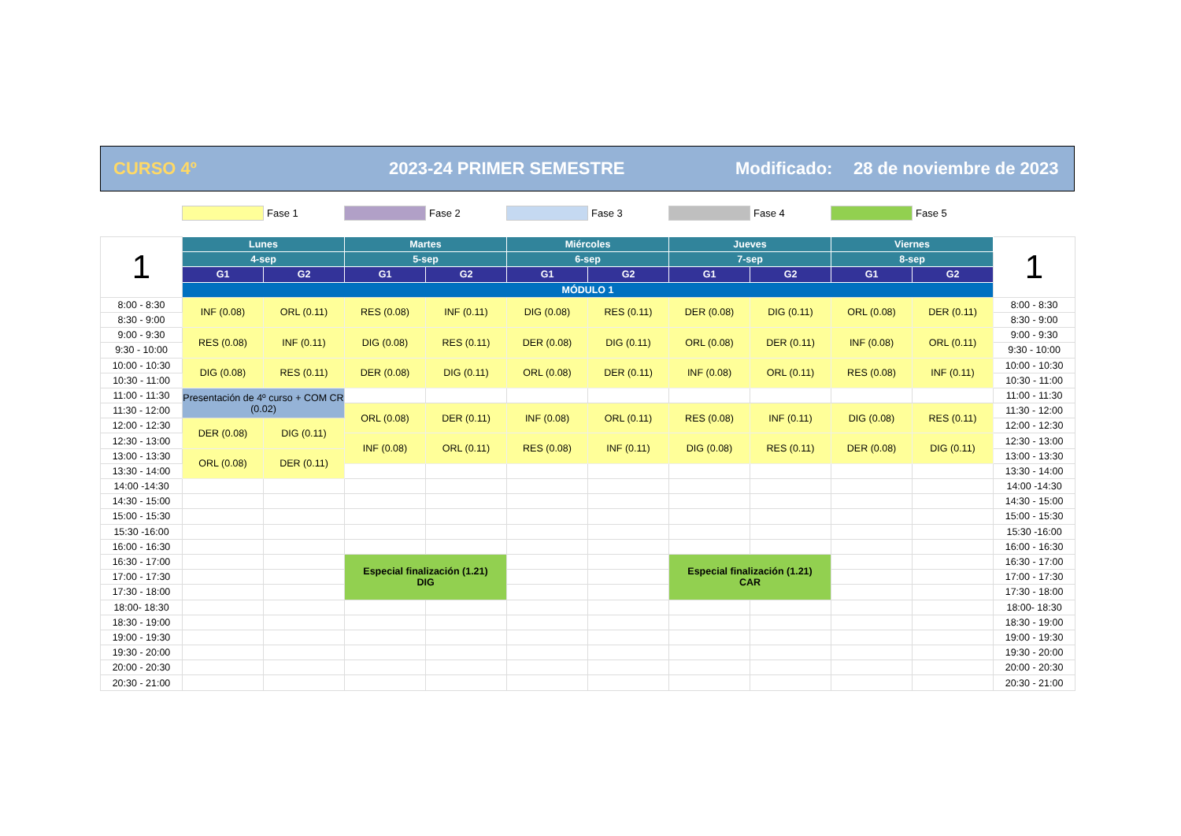CURSO 4º 2023-24 PRIMER SEMESTRE Modificado: 28 de noviembre de 2023
Fase 1 Fase 2 Fase 3 Fase 4 Fase 5
| 1 | Lunes | | Martes | | Miércoles | | Jueves | | Viernes | | 1 |
| --- | --- | --- | --- | --- | --- | --- | --- | --- | --- | --- | --- |
| | 4-sep | | 5-sep | | 6-sep | | 7-sep | | 8-sep | | |
| | G1 | G2 | G1 | G2 | G1 | G2 | G1 | G2 | G1 | G2 | |
| | MÓDULO 1 | | | | | | | | | | |
| 8:00 - 8:30 | INF (0.08) | ORL (0.11) | RES (0.08) | INF (0.11) | DIG (0.08) | RES (0.11) | DER (0.08) | DIG (0.11) | ORL (0.08) | DER (0.11) | 8:00 - 8:30 |
| 8:30 - 9:00 | | | | | | | | | | | 8:30 - 9:00 |
| 9:00 - 9:30 | RES (0.08) | INF (0.11) | DIG (0.08) | RES (0.11) | DER (0.08) | DIG (0.11) | ORL (0.08) | DER (0.11) | INF (0.08) | ORL (0.11) | 9:00 - 9:30 |
| 9:30 - 10:00 | | | | | | | | | | | 9:30 - 10:00 |
| 10:00 - 10:30 | DIG (0.08) | RES (0.11) | DER (0.08) | DIG (0.11) | ORL (0.08) | DER (0.11) | INF (0.08) | ORL (0.11) | RES (0.08) | INF (0.11) | 10:00 - 10:30 |
| 10:30 - 11:00 | | | | | | | | | | | 10:30 - 11:00 |
| 11:00 - 11:30 | Presentación de 4º curso + COM CR (0.02) | | | | | | | | | | 11:00 - 11:30 |
| 11:30 - 12:00 | | | ORL (0.08) | DER (0.11) | INF (0.08) | ORL (0.11) | RES (0.08) | INF (0.11) | DIG (0.08) | RES (0.11) | 11:30 - 12:00 |
| 12:00 - 12:30 | DER (0.08) | DIG (0.11) | | | | | | | | | 12:00 - 12:30 |
| 12:30 - 13:00 | | | INF (0.08) | ORL (0.11) | RES (0.08) | INF (0.11) | DIG (0.08) | RES (0.11) | DER (0.08) | DIG (0.11) | 12:30 - 13:00 |
| 13:00 - 13:30 | ORL (0.08) | DER (0.11) | | | | | | | | | 13:00 - 13:30 |
| 13:30 - 14:00 | | | | | | | | | | | 13:30 - 14:00 |
| 14:00 -14:30 | | | | | | | | | | | 14:00 -14:30 |
| 14:30 - 15:00 | | | | | | | | | | | 14:30 - 15:00 |
| 15:00 - 15:30 | | | | | | | | | | | 15:00 - 15:30 |
| 15:30 -16:00 | | | | | | | | | | | 15:30 -16:00 |
| 16:00 - 16:30 | | | | | | | | | | | 16:00 - 16:30 |
| 16:30 - 17:00 | | | Especial finalización (1.21) DIG | | | | Especial finalización (1.21) CAR | | | | 16:30 - 17:00 |
| 17:00 - 17:30 | | | | | | | | | | | 17:00 - 17:30 |
| 17:30 - 18:00 | | | | | | | | | | | 17:30 - 18:00 |
| 18:00- 18:30 | | | | | | | | | | | 18:00- 18:30 |
| 18:30 - 19:00 | | | | | | | | | | | 18:30 - 19:00 |
| 19:00 - 19:30 | | | | | | | | | | | 19:00 - 19:30 |
| 19:30 - 20:00 | | | | | | | | | | | 19:30 - 20:00 |
| 20:00 - 20:30 | | | | | | | | | | | 20:00 - 20:30 |
| 20:30 - 21:00 | | | | | | | | | | | 20:30 - 21:00 |